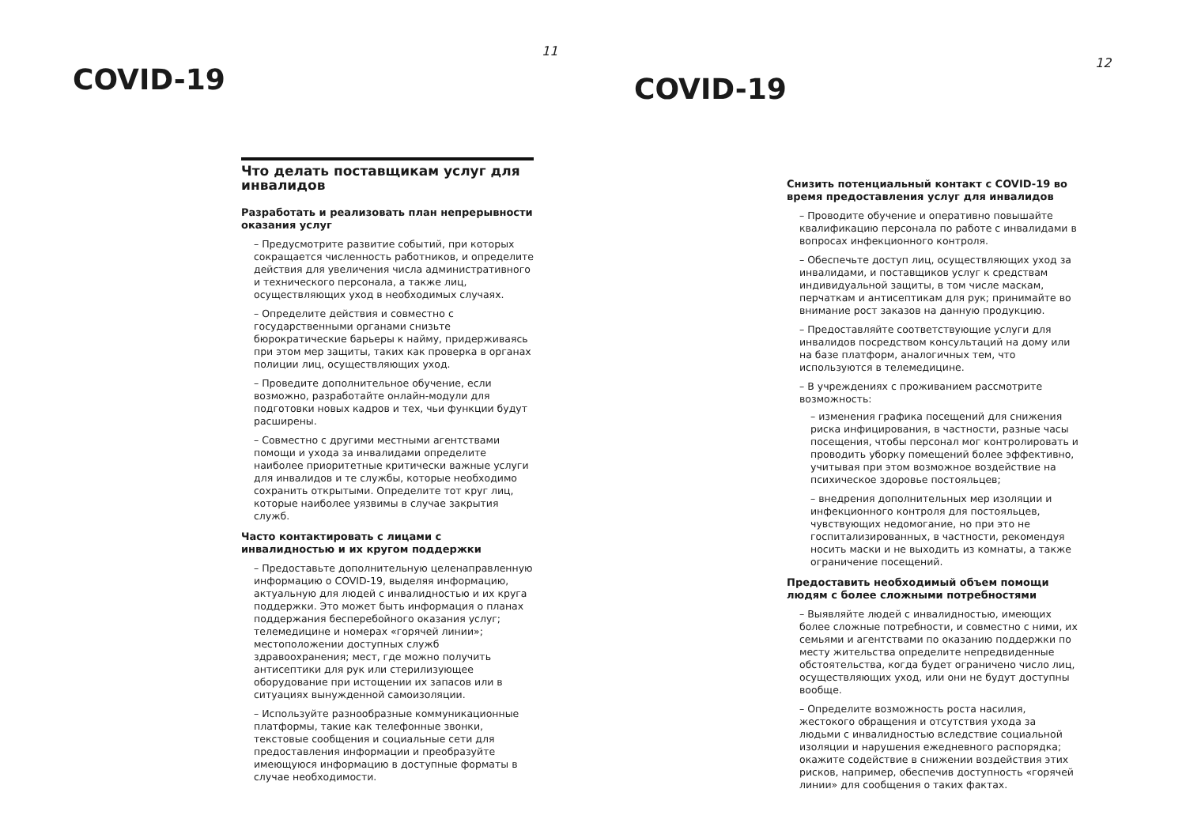COVID-19
11
Что делать поставщикам услуг для инвалидов
Разработать и реализовать план непрерывности оказания услуг
– Предусмотрите развитие событий, при которых сокращается численность работников, и определите действия для увеличения числа административного и технического персонала, а также лиц, осуществляющих уход в необходимых случаях.
– Определите действия и совместно с государственными органами снизьте бюрократические барьеры к найму, придерживаясь при этом мер защиты, таких как проверка в органах полиции лиц, осуществляющих уход.
– Проведите дополнительное обучение, если возможно, разработайте онлайн-модули для подготовки новых кадров и тех, чьи функции будут расширены.
– Совместно с другими местными агентствами помощи и ухода за инвалидами определите наиболее приоритетные критически важные услуги для инвалидов и те службы, которые необходимо сохранить открытыми. Определите тот круг лиц, которые наиболее уязвимы в случае закрытия служб.
Часто контактировать с лицами с инвалидностью и их кругом поддержки
– Предоставьте дополнительную целенаправленную информацию о COVID-19, выделяя информацию, актуальную для людей с инвалидностью и их круга поддержки. Это может быть информация о планах поддержания бесперебойного оказания услуг; телемедицине и номерах «горячей линии»; местоположении доступных служб здравоохранения; мест, где можно получить антисептики для рук или стерилизующее оборудование при истощении их запасов или в ситуациях вынужденной самоизоляции.
– Используйте разнообразные коммуникационные платформы, такие как телефонные звонки, текстовые сообщения и социальные сети для предоставления информации и преобразуйте имеющуюся информацию в доступные форматы в случае необходимости.
COVID-19
12
Снизить потенциальный контакт с COVID-19 во время предоставления услуг для инвалидов
– Проводите обучение и оперативно повышайте квалификацию персонала по работе с инвалидами в вопросах инфекционного контроля.
– Обеспечьте доступ лиц, осуществляющих уход за инвалидами, и поставщиков услуг к средствам индивидуальной защиты, в том числе маскам, перчаткам и антисептикам для рук; принимайте во внимание рост заказов на данную продукцию.
– Предоставляйте соответствующие услуги для инвалидов посредством консультаций на дому или на базе платформ, аналогичных тем, что используются в телемедицине.
– В учреждениях с проживанием рассмотрите возможность:
– изменения графика посещений для снижения риска инфицирования, в частности, разные часы посещения, чтобы персонал мог контролировать и проводить уборку помещений более эффективно, учитывая при этом возможное воздействие на психическое здоровье постояльцев;
– внедрения дополнительных мер изоляции и инфекционного контроля для постояльцев, чувствующих недомогание, но при это не госпитализированных, в частности, рекомендуя носить маски и не выходить из комнаты, а также ограничение посещений.
Предоставить необходимый объем помощи людям с более сложными потребностями
– Выявляйте людей с инвалидностью, имеющих более сложные потребности, и совместно с ними, их семьями и агентствами по оказанию поддержки по месту жительства определите непредвиденные обстоятельства, когда будет ограничено число лиц, осуществляющих уход, или они не будут доступны вообще.
– Определите возможность роста насилия, жестокого обращения и отсутствия ухода за людьми с инвалидностью вследствие социальной изоляции и нарушения ежедневного распорядка; окажите содействие в снижении воздействия этих рисков, например, обеспечив доступность «горячей линии» для сообщения о таких фактах.